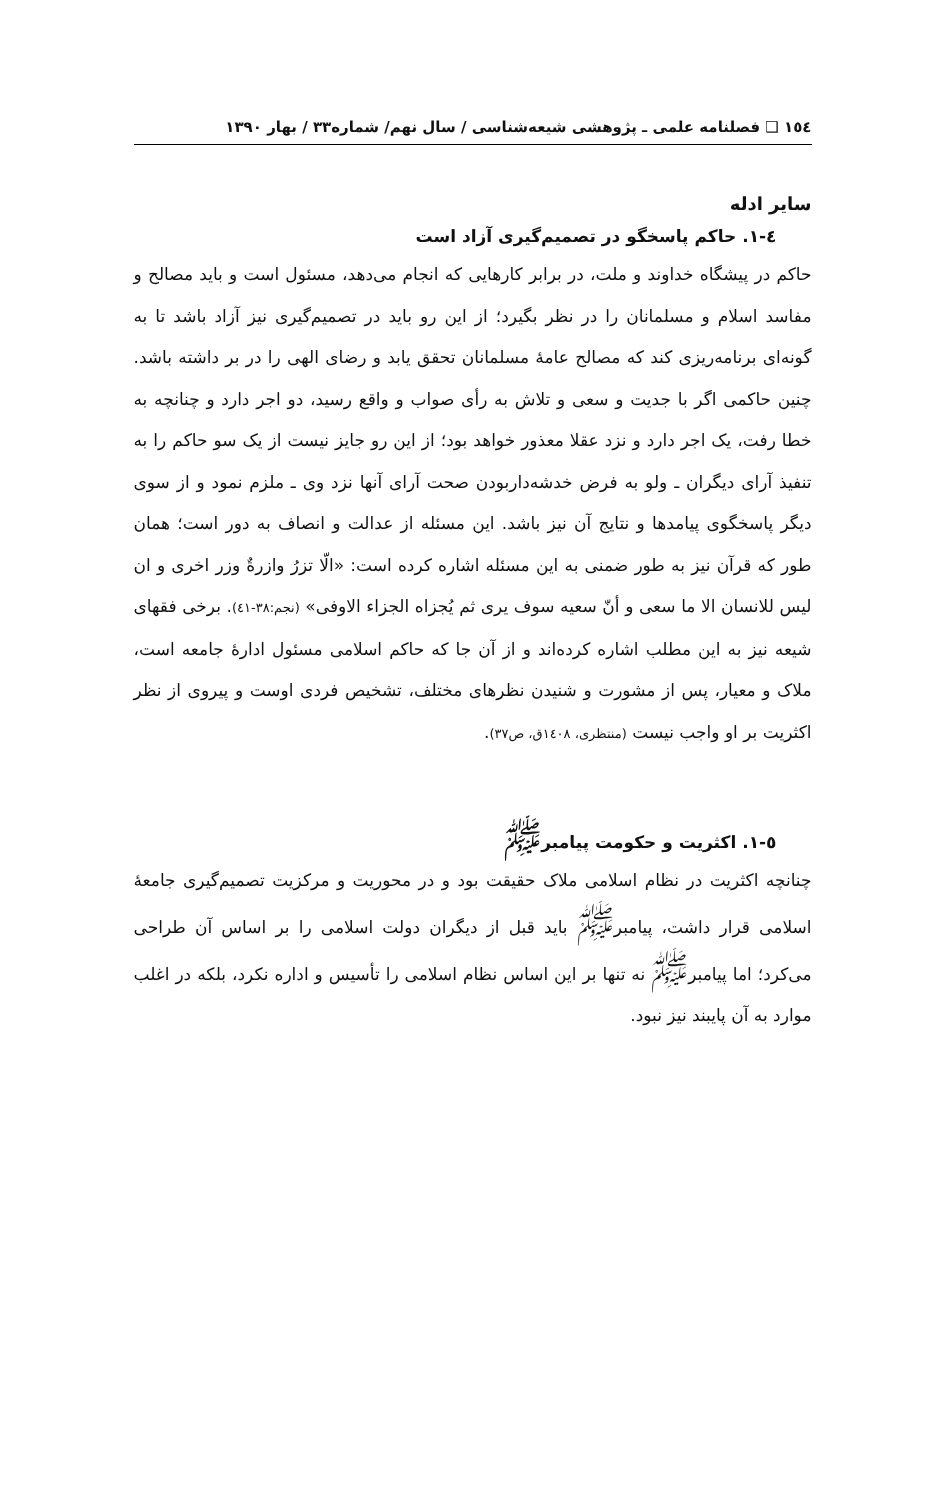١٥٤ ❑ فصلنامه علمی ـ پژوهشی شیعه‌شناسی / سال نهم/ شماره٣٣ / بهار ١٣٩٠
سایر ادله
٤-١. حاکم پاسخگو در تصمیم‌گیری آزاد است
حاکم در پیشگاه خداوند و ملت، در برابر کارهایی که انجام می‌دهد، مسئول است و باید مصالح و مفاسد اسلام و مسلمانان را در نظر بگیرد؛ از این رو باید در تصمیم‌گیری نیز آزاد باشد تا به گونه‌ای برنامه‌ریزی کند که مصالح عامهٔ مسلمانان تحقق یابد و رضای الهی را در بر داشته باشد. چنین حاکمی اگر با جدیت و سعی و تلاش به رأی صواب و واقع رسید، دو اجر دارد و چنانچه به خطا رفت، یک اجر دارد و نزد عقلا معذور خواهد بود؛ از این رو جایز نیست از یک سو حاکم را به تنفیذ آرای دیگران ـ ولو به فرض خدشه‌داربودن صحت آرای آنها نزد وی ـ ملزم نمود و از سوی دیگر پاسخگوی پیامدها و نتایج آن نیز باشد. این مسئله از عدالت و انصاف به دور است؛ همان طور که قرآن نیز به طور ضمنی به این مسئله اشاره کرده است: «الّا تزرُ وازرةٌ وزر اخری و ان لیس للانسان الا ما سعی و أنّ سعیه سوف یری ثم یُجزاه الجزاء الاوفی» (نجم:٣٨-٤١). برخی فقهای شیعه نیز به این مطلب اشاره کرده‌اند و از آن جا که حاکم اسلامی مسئول ادارهٔ جامعه است، ملاک و معیار، پس از مشورت و شنیدن نظرهای مختلف، تشخیص فردی اوست و پیروی از نظر اکثریت بر او واجب نیست (منتظری، ١٤٠٨ق، ص٣٧).
٥-١. اکثریت و حکومت پیامبر<sup>ﷺ</sup>
چنانچه اکثریت در نظام اسلامی ملاک حقیقت بود و در محوریت و مرکزیت تصمیم‌گیری جامعهٔ اسلامی قرار داشت، پیامبر<sup>ﷺ</sup> باید قبل از دیگران دولت اسلامی را بر اساس آن طراحی می‌کرد؛ اما پیامبر<sup>ﷺ</sup> نه تنها بر این اساس نظام اسلامی را تأسیس و اداره نکرد، بلکه در اغلب موارد به آن پایبند نیز نبود.